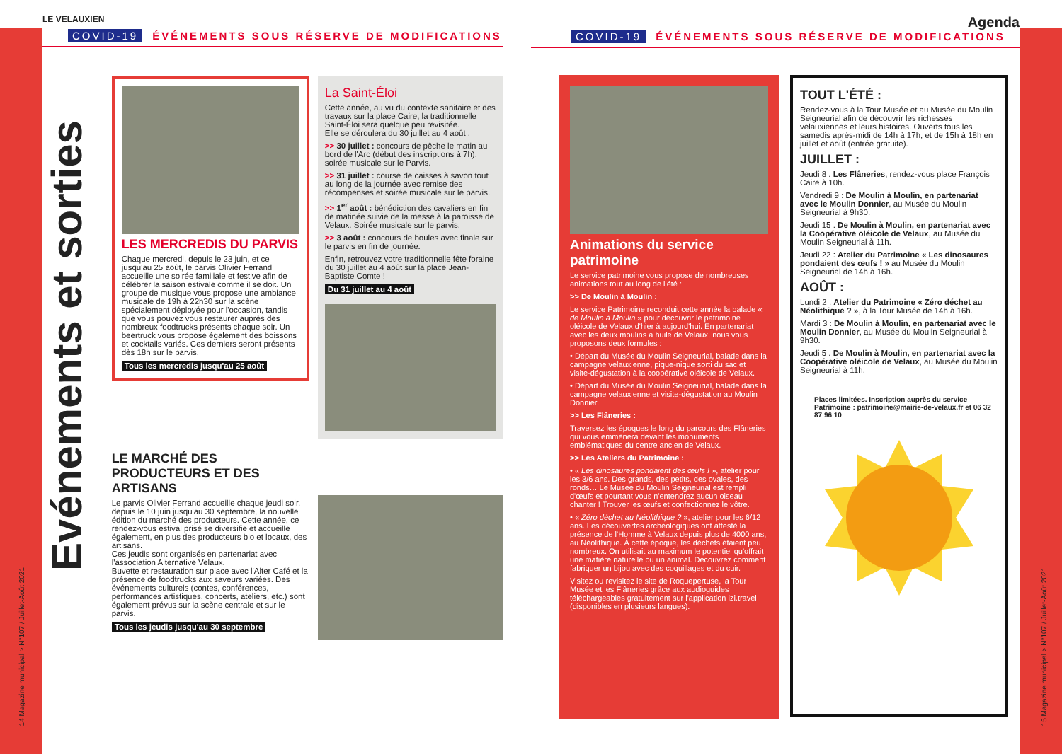LE VELAUXIEN
COVID-19 ÉVÉNEMENTS SOUS RÉSERVE DE MODIFICATIONS
Evénements et sorties
LES MERCREDIS DU PARVIS
Chaque mercredi, depuis le 23 juin, et ce jusqu'au 25 août, le parvis Olivier Ferrand accueille une soirée familiale et festive afin de célébrer la saison estivale comme il se doit. Un groupe de musique vous propose une ambiance musicale de 19h à 22h30 sur la scène spécialement déployée pour l'occasion, tandis que vous pouvez vous restaurer auprès des nombreux foodtrucks présents chaque soir. Un beertruck vous propose également des boissons et cocktails variés. Ces derniers seront présents dès 18h sur le parvis.
Tous les mercredis jusqu'au 25 août
LE MARCHÉ DES PRODUCTEURS ET DES ARTISANS
Le parvis Olivier Ferrand accueille chaque jeudi soir, depuis le 10 juin jusqu'au 30 septembre, la nouvelle édition du marché des producteurs. Cette année, ce rendez-vous estival prisé se diversifie et accueille également, en plus des producteurs bio et locaux, des artisans.
Ces jeudis sont organisés en partenariat avec l'association Alternative Velaux.
Buvette et restauration sur place avec l'Alter Café et la présence de foodtrucks aux saveurs variées. Des événements culturels (contes, conférences, performances artistiques, concerts, ateliers, etc.) sont également prévus sur la scène centrale et sur le parvis.
Tous les jeudis jusqu'au 30 septembre
La Saint-Éloi
Cette année, au vu du contexte sanitaire et des travaux sur la place Caire, la traditionnelle Saint-Éloi sera quelque peu revisitée.
Elle se déroulera du 30 juillet au 4 août :
>> 30 juillet : concours de pêche le matin au bord de l'Arc (début des inscriptions à 7h), soirée musicale sur le Parvis.
>> 31 juillet : course de caisses à savon tout au long de la journée avec remise des récompenses et soirée musicale sur le parvis.
>> 1<sup>er</sup> août : bénédiction des cavaliers en fin de matinée suivie de la messe à la paroisse de Velaux. Soirée musicale sur le parvis.
>> 3 août : concours de boules avec finale sur le parvis en fin de journée.
Enfin, retrouvez votre traditionnelle fête foraine du 30 juillet au 4 août sur la place Jean-Baptiste Comte !
Du 31 juillet au 4 août
14 Magazine municipal > N°107 / Juillet-Août 2021
Agenda
COVID-19 ÉVÉNEMENTS SOUS RÉSERVE DE MODIFICATIONS
Animations du service patrimoine
Le service patrimoine vous propose de nombreuses animations tout au long de l'été :
>> De Moulin à Moulin :
Le service Patrimoine reconduit cette année la balade « de Moulin à Moulin » pour découvrir le patrimoine oléicole de Velaux d'hier à aujourd'hui. En partenariat avec les deux moulins à huile de Velaux, nous vous proposons deux formules :
• Départ du Musée du Moulin Seigneurial, balade dans la campagne velauxienne, pique-nique sorti du sac et visite-dégustation à la coopérative oléicole de Velaux.
• Départ du Musée du Moulin Seigneurial, balade dans la campagne velauxienne et visite-dégustation au Moulin Donnier.
>> Les Flâneries :
Traversez les époques le long du parcours des Flâneries qui vous emmènera devant les monuments emblématiques du centre ancien de Velaux.
>> Les Ateliers du Patrimoine :
• « Les dinosaures pondaient des œufs ! », atelier pour les 3/6 ans. Des grands, des petits, des ovales, des ronds… Le Musée du Moulin Seigneurial est rempli d'œufs et pourtant vous n'entendrez aucun oiseau chanter ! Trouver les œufs et confectionnez le vôtre.
• « Zéro déchet au Néolithique ? », atelier pour les 6/12 ans. Les découvertes archéologiques ont attesté la présence de l'Homme à Velaux depuis plus de 4000 ans, au Néolithique. À cette époque, les déchets étaient peu nombreux. On utilisait au maximum le potentiel qu'offrait une matière naturelle ou un animal. Découvrez comment fabriquer un bijou avec des coquillages et du cuir.
Visitez ou revisitez le site de Roquepertuse, la Tour Musée et les Flâneries grâce aux audioguides téléchargeables gratuitement sur l'application izi.travel (disponibles en plusieurs langues).
TOUT L'ÉTÉ :
Rendez-vous à la Tour Musée et au Musée du Moulin Seigneurial afin de découvrir les richesses velauxiennes et leurs histoires. Ouverts tous les samedis après-midi de 14h à 17h, et de 15h à 18h en juillet et août (entrée gratuite).
JUILLET :
Jeudi 8 : Les Flâneries, rendez-vous place François Caire à 10h.
Vendredi 9 : De Moulin à Moulin, en partenariat avec le Moulin Donnier, au Musée du Moulin Seigneurial à 9h30.
Jeudi 15 : De Moulin à Moulin, en partenariat avec la Coopérative oléicole de Velaux, au Musée du Moulin Seigneurial à 11h.
Jeudi 22 : Atelier du Patrimoine « Les dinosaures pondaient des œufs ! » au Musée du Moulin Seigneurial de 14h à 16h.
AOÛT :
Lundi 2 : Atelier du Patrimoine « Zéro déchet au Néolithique ? », à la Tour Musée de 14h à 16h.
Mardi 3 : De Moulin à Moulin, en partenariat avec le Moulin Donnier, au Musée du Moulin Seigneurial à 9h30.
Jeudi 5 : De Moulin à Moulin, en partenariat avec la Coopérative oléicole de Velaux, au Musée du Moulin Seigneurial à 11h.
Places limitées. Inscription auprès du service Patrimoine : patrimoine@mairie-de-velaux.fr et 06 32 87 96 10
15 Magazine municipal > N°107 / Juillet-Août 2021